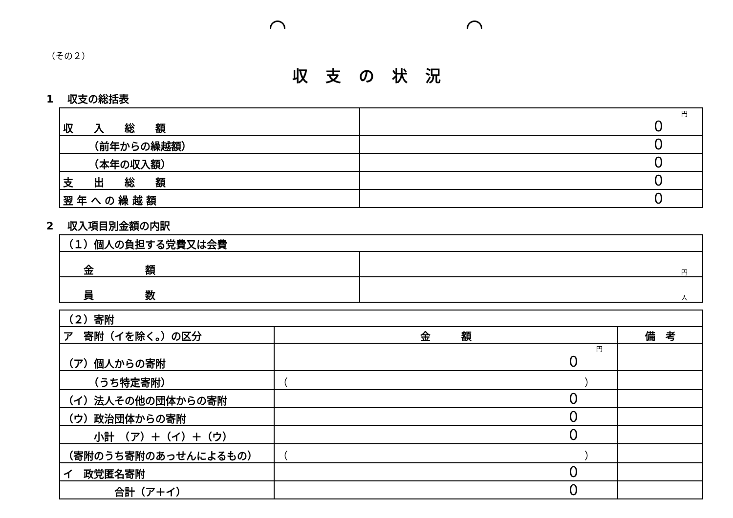（その２）
収支の状況
1　 収支の総括表
| 収 入 総 額 | 円 0 |
| （前年からの繰越額） | 0 |
| （本年の収入額） | 0 |
| 支 出 総 額 | 0 |
| 翌 年 へ の 繰 越 額 | 0 |
2　 収入項目別金額の内訳
| （１）個人の負担する党費又は会費 | |
| 金 額 | 円 |
| 員 数 | 人 |
| （２）寄附 | | |
| ア 寄附（イを除く。）の区分 | 金 額 | 備 考 |
| （ア）個人からの寄附 | 円 0 | |
| （うち特定寄附） | （ ） | |
| （イ）法人その他の団体からの寄附 | 0 | |
| （ウ）政治団体からの寄附 | 0 | |
| 小計 （ア）＋（イ）＋（ウ） | 0 | |
| （寄附のうち寄附のあっせんによるもの） | （ ） | |
| イ 政党匿名寄附 | 0 | |
| 合計（ア＋イ） | 0 | |